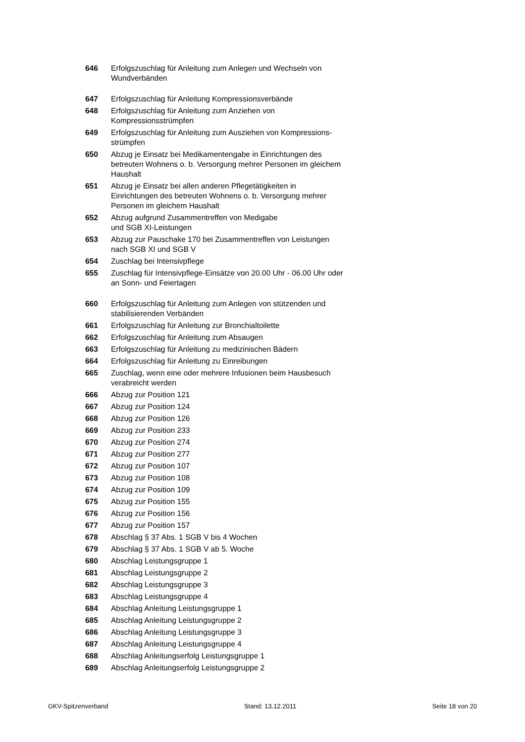| 646 | Erfolgszuschlag für Anleitung zum Anlegen und Wechseln von Wundverbänden |
| 647 | Erfolgszuschlag für Anleitung Kompressionsverbände |
| 648 | Erfolgszuschlag für Anleitung zum Anziehen von Kompressionsstrümpfen |
| 649 | Erfolgszuschlag für Anleitung zum Ausziehen von Kompressions-strümpfen |
| 650 | Abzug je Einsatz bei Medikamentengabe in Einrichtungen des betreuten Wohnens o. b. Versorgung mehrer Personen im gleichem Haushalt |
| 651 | Abzug je Einsatz bei allen anderen Pflegetätigkeiten in Einrichtungen des betreuten Wohnens o. b. Versorgung mehrer Personen im gleichem Haushalt |
| 652 | Abzug aufgrund Zusammentreffen von Medigabe und SGB XI-Leistungen |
| 653 | Abzug zur Pauschake 170 bei Zusammentreffen von Leistungen nach SGB XI und SGB V |
| 654 | Zuschlag bei Intensivpflege |
| 655 | Zuschlag für Intensivpflege-Einsätze von 20.00 Uhr - 06.00 Uhr oder an Sonn- und Feiertagen |
| 660 | Erfolgszuschlag für Anleitung zum Anlegen von stützenden und stabilisierenden Verbänden |
| 661 | Erfolgszuschlag für Anleitung zur Bronchialtoilette |
| 662 | Erfolgszuschlag für Anleitung zum Absaugen |
| 663 | Erfolgszuschlag für Anleitung zu medizinischen Bädern |
| 664 | Erfolgszuschlag für Anleitung zu Einreibungen |
| 665 | Zuschlag, wenn eine oder mehrere Infusionen beim Hausbesuch verabreicht werden |
| 666 | Abzug zur Position 121 |
| 667 | Abzug zur Position 124 |
| 668 | Abzug zur Position 126 |
| 669 | Abzug zur Position 233 |
| 670 | Abzug zur Position 274 |
| 671 | Abzug zur Position 277 |
| 672 | Abzug zur Position 107 |
| 673 | Abzug zur Position 108 |
| 674 | Abzug zur Position 109 |
| 675 | Abzug zur Position 155 |
| 676 | Abzug zur Position 156 |
| 677 | Abzug zur Position 157 |
| 678 | Abschlag § 37 Abs. 1 SGB V bis 4 Wochen |
| 679 | Abschlag § 37 Abs. 1 SGB V ab 5. Woche |
| 680 | Abschlag Leistungsgruppe 1 |
| 681 | Abschlag Leistungsgruppe 2 |
| 682 | Abschlag Leistungsgruppe 3 |
| 683 | Abschlag Leistungsgruppe 4 |
| 684 | Abschlag Anleitung Leistungsgruppe 1 |
| 685 | Abschlag Anleitung Leistungsgruppe 2 |
| 686 | Abschlag Anleitung Leistungsgruppe 3 |
| 687 | Abschlag Anleitung Leistungsgruppe 4 |
| 688 | Abschlag Anleitungserfolg Leistungsgruppe 1 |
| 689 | Abschlag Anleitungserfolg Leistungsgruppe 2 |
GKV-Spitzenverband Stand: 13.12.2011 Seite 18 von 20